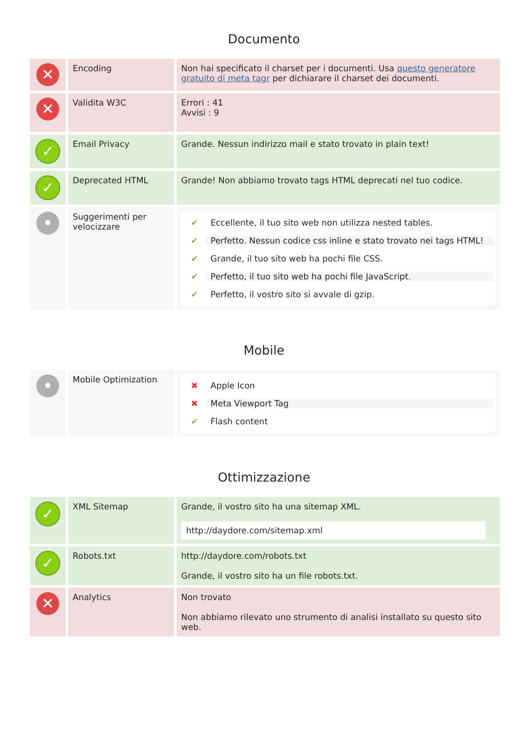Documento
| ✕ | Encoding | Non hai specificato il charset per i documenti. Usa questo generatore gratuito di meta tagr per dichiarare il charset dei documenti. |
| ✕ | Validita W3C | Errori : 41 Avvisi : 9 |
| ✓ | Email Privacy | Grande. Nessun indirizzo mail e stato trovato in plain text! |
| ✓ | Deprecated HTML | Grande! Non abbiamo trovato tags HTML deprecati nel tuo codice. |
| • | Suggerimenti per velocizzare | ✔ Eccellente, il tuo sito web non utilizza nested tables. ✔ Perfetto. Nessun codice css inline e stato trovato nei tags HTML! ✔ Grande, il tuo sito web ha pochi file CSS. ✔ Perfetto, il tuo sito web ha pochi file JavaScript. ✔ Perfetto, il vostro sito si avvale di gzip. |
Mobile
| • | Mobile Optimization | ✖ Apple Icon ✖ Meta Viewport Tag ✔ Flash content |
Ottimizzazione
| ✓ | XML Sitemap | Grande, il vostro sito ha una sitemap XML. http://daydore.com/sitemap.xml |
| ✓ | Robots.txt | http://daydore.com/robots.txt Grande, il vostro sito ha un file robots.txt. |
| ✕ | Analytics | Non trovato Non abbiamo rilevato uno strumento di analisi installato su questo sito web. |